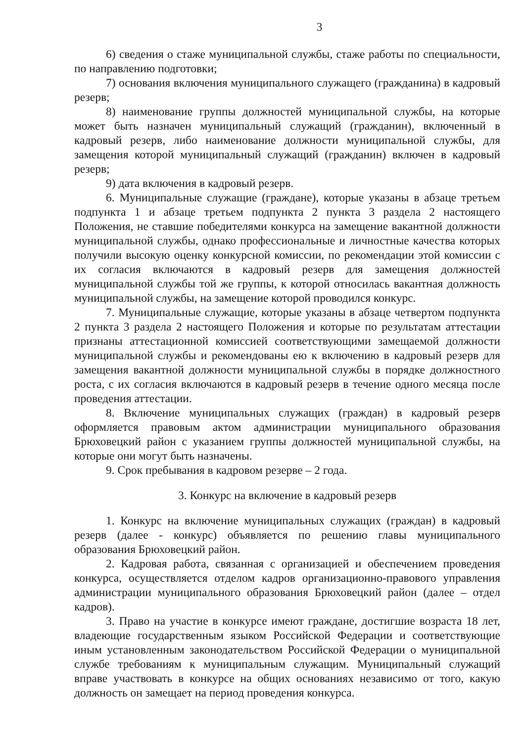3
6) сведения о стаже муниципальной службы, стаже работы по специальности, по направлению подготовки;
7) основания включения муниципального служащего (гражданина) в кадровый резерв;
8) наименование группы должностей муниципальной службы, на которые может быть назначен муниципальный служащий (гражданин), включенный в кадровый резерв, либо наименование должности муниципальной службы, для замещения которой муниципальный служащий (гражданин) включен в кадровый резерв;
9) дата включения в кадровый резерв.
6. Муниципальные служащие (граждане), которые указаны в абзаце третьем подпункта 1 и абзаце третьем подпункта 2 пункта 3 раздела 2 настоящего Положения, не ставшие победителями конкурса на замещение вакантной должности муниципальной службы, однако профессиональные и личностные качества которых получили высокую оценку конкурсной комиссии, по рекомендации этой комиссии с их согласия включаются в кадровый резерв для замещения должностей муниципальной службы той же группы, к которой относилась вакантная должность муниципальной службы, на замещение которой проводился конкурс.
7. Муниципальные служащие, которые указаны в абзаце четвертом подпункта 2 пункта 3 раздела 2 настоящего Положения и которые по результатам аттестации признаны аттестационной комиссией соответствующими замещаемой должности муниципальной службы и рекомендованы ею к включению в кадровый резерв для замещения вакантной должности муниципальной службы в порядке должностного роста, с их согласия включаются в кадровый резерв в течение одного месяца после проведения аттестации.
8. Включение муниципальных служащих (граждан) в кадровый резерв оформляется правовым актом администрации муниципального образования Брюховецкий район с указанием группы должностей муниципальной службы, на которые они могут быть назначены.
9. Срок пребывания в кадровом резерве – 2 года.
3. Конкурс на включение в кадровый резерв
1. Конкурс на включение муниципальных служащих (граждан) в кадровый резерв (далее - конкурс) объявляется по решению главы муниципального образования Брюховецкий район.
2. Кадровая работа, связанная с организацией и обеспечением проведения конкурса, осуществляется отделом кадров организационно-правового управления администрации муниципального образования Брюховецкий район (далее – отдел кадров).
3. Право на участие в конкурсе имеют граждане, достигшие возраста 18 лет, владеющие государственным языком Российской Федерации и соответствующие иным установленным законодательством Российской Федерации о муниципальной службе требованиям к муниципальным служащим. Муниципальный служащий вправе участвовать в конкурсе на общих основаниях независимо от того, какую должность он замещает на период проведения конкурса.